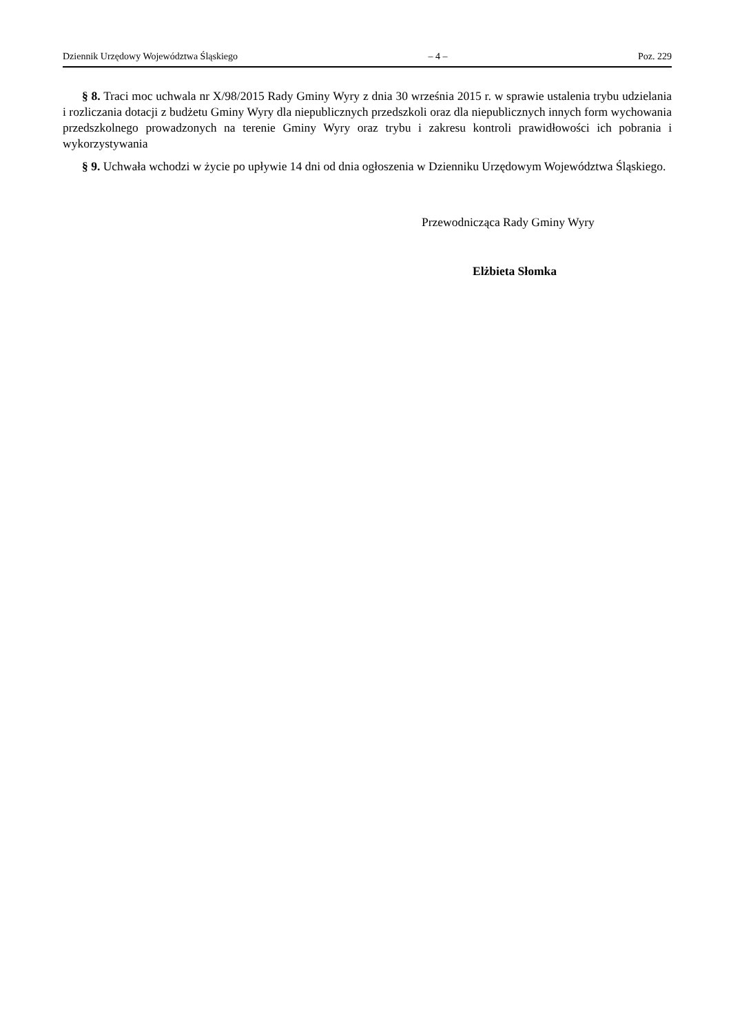Dziennik Urzędowy Województwa Śląskiego – 4 – Poz. 229
§ 8. Traci moc uchwala nr X/98/2015 Rady Gminy Wyry z dnia 30 września 2015 r. w sprawie ustalenia trybu udzielania i rozliczania dotacji z budżetu Gminy Wyry dla niepublicznych przedszkoli oraz dla niepublicznych innych form wychowania przedszkolnego prowadzonych na terenie Gminy Wyry oraz trybu i zakresu kontroli prawidłowości ich pobrania i wykorzystywania
§ 9. Uchwała wchodzi w życie po upływie 14 dni od dnia ogłoszenia w Dzienniku Urzędowym Województwa Śląskiego.
Przewodnicząca Rady Gminy Wyry
Elżbieta Słomka